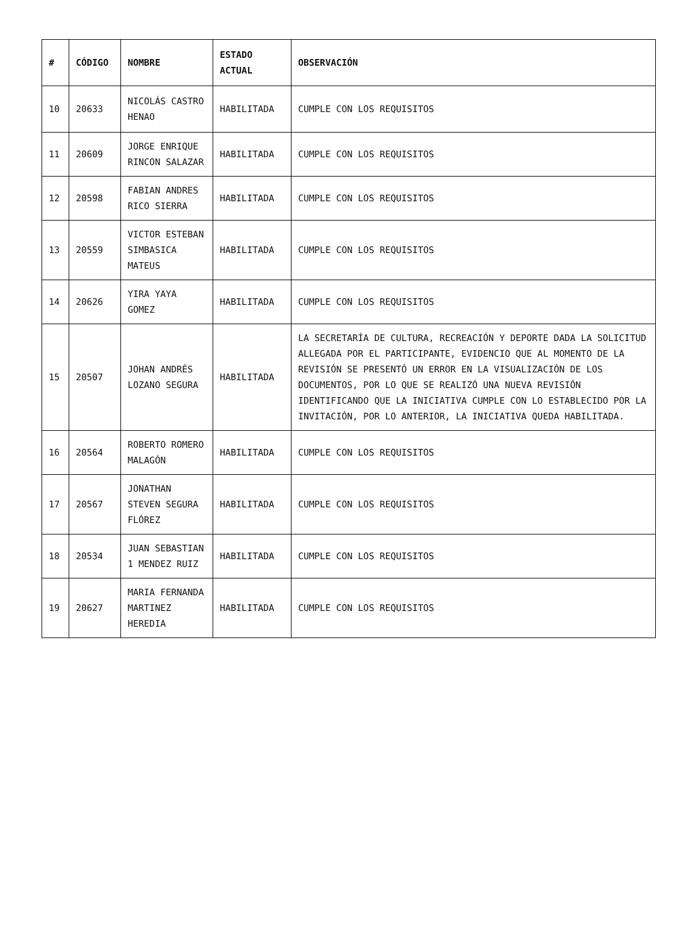| # | CÓDIGO | NOMBRE | ESTADO ACTUAL | OBSERVACIÓN |
| --- | --- | --- | --- | --- |
| 10 | 20633 | NICOLÁS CASTRO HENAO | HABILITADA | CUMPLE CON LOS REQUISITOS |
| 11 | 20609 | JORGE ENRIQUE RINCON SALAZAR | HABILITADA | CUMPLE CON LOS REQUISITOS |
| 12 | 20598 | FABIAN ANDRES RICO SIERRA | HABILITADA | CUMPLE CON LOS REQUISITOS |
| 13 | 20559 | VICTOR ESTEBAN SIMBASICA MATEUS | HABILITADA | CUMPLE CON LOS REQUISITOS |
| 14 | 20626 | YIRA YAYA GOMEZ | HABILITADA | CUMPLE CON LOS REQUISITOS |
| 15 | 20507 | JOHAN ANDRÉS LOZANO SEGURA | HABILITADA | LA SECRETARÍA DE CULTURA, RECREACIÓN Y DEPORTE DADA LA SOLICITUD ALLEGADA POR EL PARTICIPANTE, EVIDENCIO QUE AL MOMENTO DE LA REVISIÓN SE PRESENTÓ UN ERROR EN LA VISUALIZACIÓN DE LOS DOCUMENTOS, POR LO QUE SE REALIZÓ UNA NUEVA REVISIÓN IDENTIFICANDO QUE LA INICIATIVA CUMPLE CON LO ESTABLECIDO POR LA INVITACIÓN, POR LO ANTERIOR, LA INICIATIVA QUEDA HABILITADA. |
| 16 | 20564 | ROBERTO ROMERO MALAGÓN | HABILITADA | CUMPLE CON LOS REQUISITOS |
| 17 | 20567 | JONATHAN STEVEN SEGURA FLÓREZ | HABILITADA | CUMPLE CON LOS REQUISITOS |
| 18 | 20534 | JUAN SEBASTIAN 1 MENDEZ RUIZ | HABILITADA | CUMPLE CON LOS REQUISITOS |
| 19 | 20627 | MARIA FERNANDA MARTINEZ HEREDIA | HABILITADA | CUMPLE CON LOS REQUISITOS |